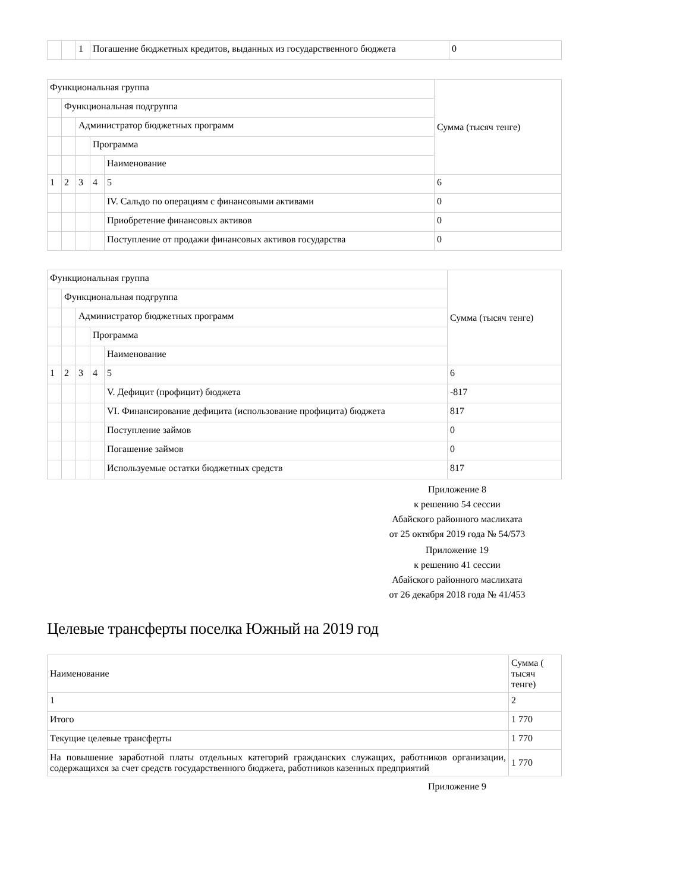| | | 1 | Погашение бюджетных кредитов, выданных из государственного бюджета | 0 |
| Функциональная группа | | | | | Сумма (тысяч тенге) |
| | Функциональная подгруппа | | | | |
| | | Администратор бюджетных программ | | | |
| | | | Программа | | |
| | | | | Наименование | |
| 1 | 2 | 3 | 4 | 5 | 6 |
| | | | | IV. Сальдо по операциям с финансовыми активами | 0 |
| | | | | Приобретение финансовых активов | 0 |
| | | | | Поступление от продажи финансовых активов государства | 0 |
| Функциональная группа | | | | | Сумма (тысяч тенге) |
| | Функциональная подгруппа | | | | |
| | | Администратор бюджетных программ | | | |
| | | | Программа | | |
| | | | | Наименование | |
| 1 | 2 | 3 | 4 | 5 | 6 |
| | | | | V. Дефицит (профицит) бюджета | -817 |
| | | | | VI. Финансирование дефицита (использование профицита) бюджета | 817 |
| | | | | Поступление займов | 0 |
| | | | | Погашение займов | 0 |
| | | | | Используемые остатки бюджетных средств | 817 |
Приложение 8
к решению 54 сессии
Абайского районного маслихата
от 25 октября 2019 года № 54/573
Приложение 19
к решению 41 сессии
Абайского районного маслихата
от 26 декабря 2018 года № 41/453
Целевые трансферты поселка Южный на 2019 год
| Наименование | Сумма ( тысяч тенге) |
| 1 | 2 |
| Итого | 1 770 |
| Текущие целевые трансферты | 1 770 |
| На повышение заработной платы отдельных категорий гражданских служащих, работников организации, содержащихся за счет средств государственного бюджета, работников казенных предприятий | 1 770 |
Приложение 9